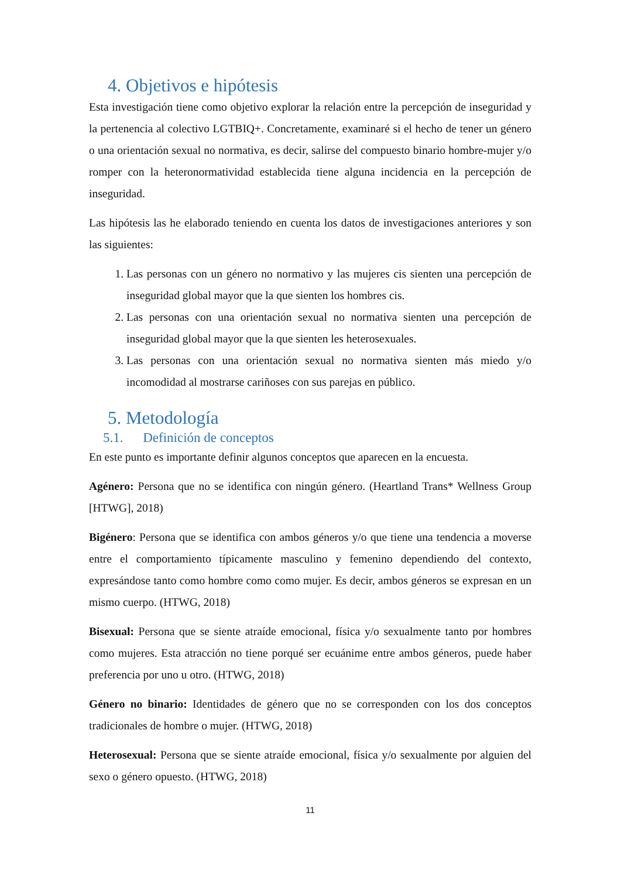4. Objetivos e hipótesis
Esta investigación tiene como objetivo explorar la relación entre la percepción de inseguridad y la pertenencia al colectivo LGTBIQ+. Concretamente, examinaré si el hecho de tener un género o una orientación sexual no normativa, es decir, salirse del compuesto binario hombre-mujer y/o romper con la heteronormatividad establecida tiene alguna incidencia en la percepción de inseguridad.
Las hipótesis las he elaborado teniendo en cuenta los datos de investigaciones anteriores y son las siguientes:
1. Las personas con un género no normativo y las mujeres cis sienten una percepción de inseguridad global mayor que la que sienten los hombres cis.
2. Las personas con una orientación sexual no normativa sienten una percepción de inseguridad global mayor que la que sienten les heterosexuales.
3. Las personas con una orientación sexual no normativa sienten más miedo y/o incomodidad al mostrarse cariñoses con sus parejas en público.
5. Metodología
5.1. Definición de conceptos
En este punto es importante definir algunos conceptos que aparecen en la encuesta.
Agénero: Persona que no se identifica con ningún género. (Heartland Trans* Wellness Group [HTWG], 2018)
Bigénero: Persona que se identifica con ambos géneros y/o que tiene una tendencia a moverse entre el comportamiento típicamente masculino y femenino dependiendo del contexto, expresándose tanto como hombre como como mujer. Es decir, ambos géneros se expresan en un mismo cuerpo. (HTWG, 2018)
Bisexual: Persona que se siente atraíde emocional, física y/o sexualmente tanto por hombres como mujeres. Esta atracción no tiene porqué ser ecuánime entre ambos géneros, puede haber preferencia por uno u otro. (HTWG, 2018)
Género no binario: Identidades de género que no se corresponden con los dos conceptos tradicionales de hombre o mujer. (HTWG, 2018)
Heterosexual: Persona que se siente atraíde emocional, física y/o sexualmente por alguien del sexo o género opuesto. (HTWG, 2018)
11